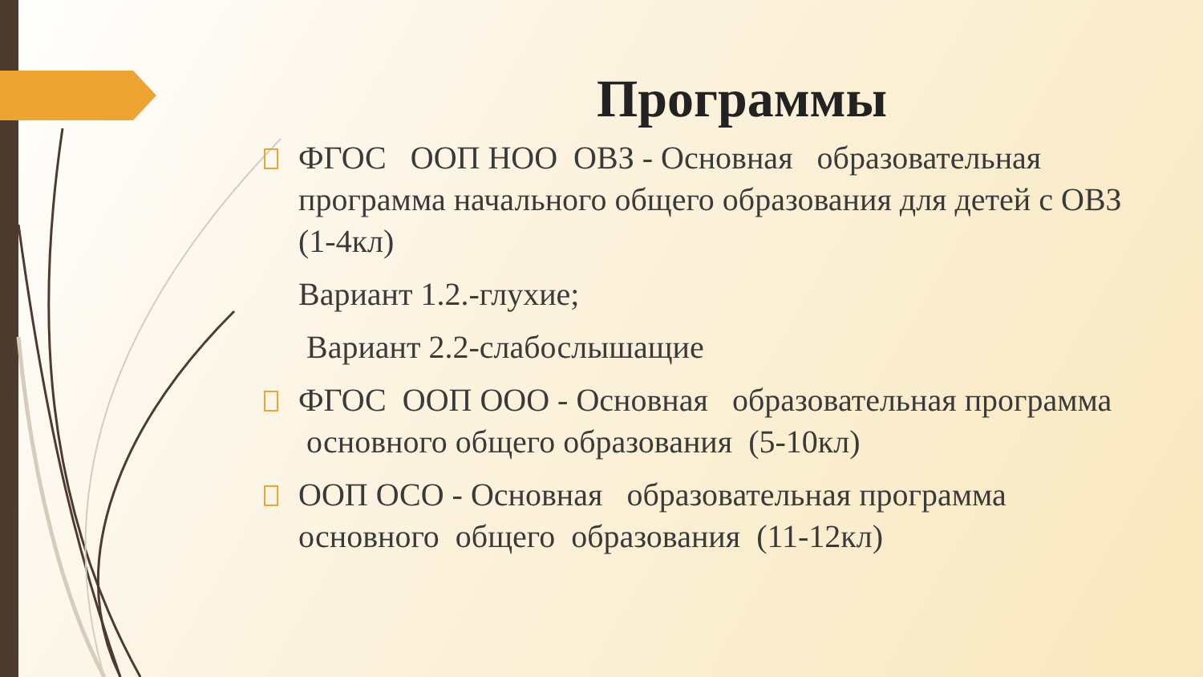Программы
ФГОС ООП НОО ОВЗ - Основная образовательная программа начального общего образования для детей с ОВЗ (1-4кл)
Вариант 1.2.-глухие;
Вариант 2.2-слабослышащие
ФГОС ООП ООО - Основная образовательная программа основного общего образования (5-10кл)
ООП ОСО - Основная образовательная программа основного общего образования (11-12кл)